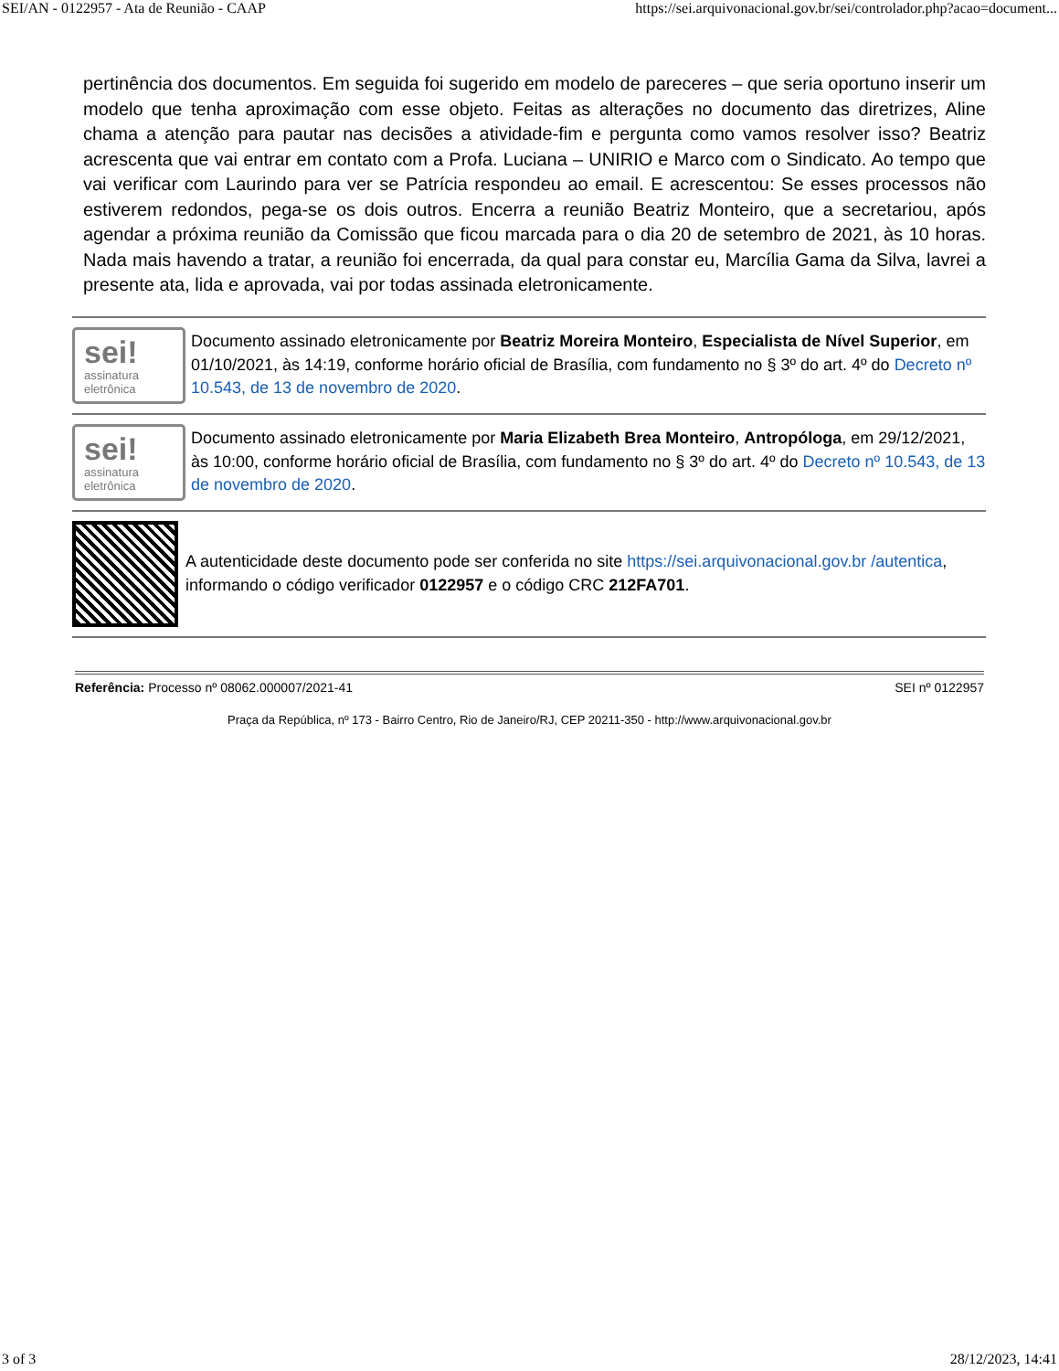SEI/AN - 0122957 - Ata de Reunião - CAAP https://sei.arquivonacional.gov.br/sei/controlador.php?acao=document...
pertinência dos documentos. Em seguida foi sugerido em modelo de pareceres – que seria oportuno inserir um modelo que tenha aproximação com esse objeto. Feitas as alterações no documento das diretrizes, Aline chama a atenção para pautar nas decisões a atividade-fim e pergunta como vamos resolver isso? Beatriz acrescenta que vai entrar em contato com a Profa. Luciana – UNIRIO e Marco com o Sindicato. Ao tempo que vai verificar com Laurindo para ver se Patrícia respondeu ao email. E acrescentou: Se esses processos não estiverem redondos, pega-se os dois outros. Encerra a reunião Beatriz Monteiro, que a secretariou, após agendar a próxima reunião da Comissão que ficou marcada para o dia 20 de setembro de 2021, às 10 horas. Nada mais havendo a tratar, a reunião foi encerrada, da qual para constar eu, Marcília Gama da Silva, lavrei a presente ata, lida e aprovada, vai por todas assinada eletronicamente.
sei!
assinatura eletrônica
Documento assinado eletronicamente por Beatriz Moreira Monteiro, Especialista de Nível Superior, em 01/10/2021, às 14:19, conforme horário oficial de Brasília, com fundamento no § 3º do art. 4º do Decreto nº 10.543, de 13 de novembro de 2020.
sei!
assinatura eletrônica
Documento assinado eletronicamente por Maria Elizabeth Brea Monteiro, Antropóloga, em 29/12/2021, às 10:00, conforme horário oficial de Brasília, com fundamento no § 3º do art. 4º do Decreto nº 10.543, de 13 de novembro de 2020.
A autenticidade deste documento pode ser conferida no site https://sei.arquivonacional.gov.br /autentica, informando o código verificador 0122957 e o código CRC 212FA701.
Referência: Processo nº 08062.000007/2021-41 SEI nº 0122957
Praça da República, nº 173 - Bairro Centro, Rio de Janeiro/RJ, CEP 20211-350 - http://www.arquivonacional.gov.br
3 of 3 28/12/2023, 14:41